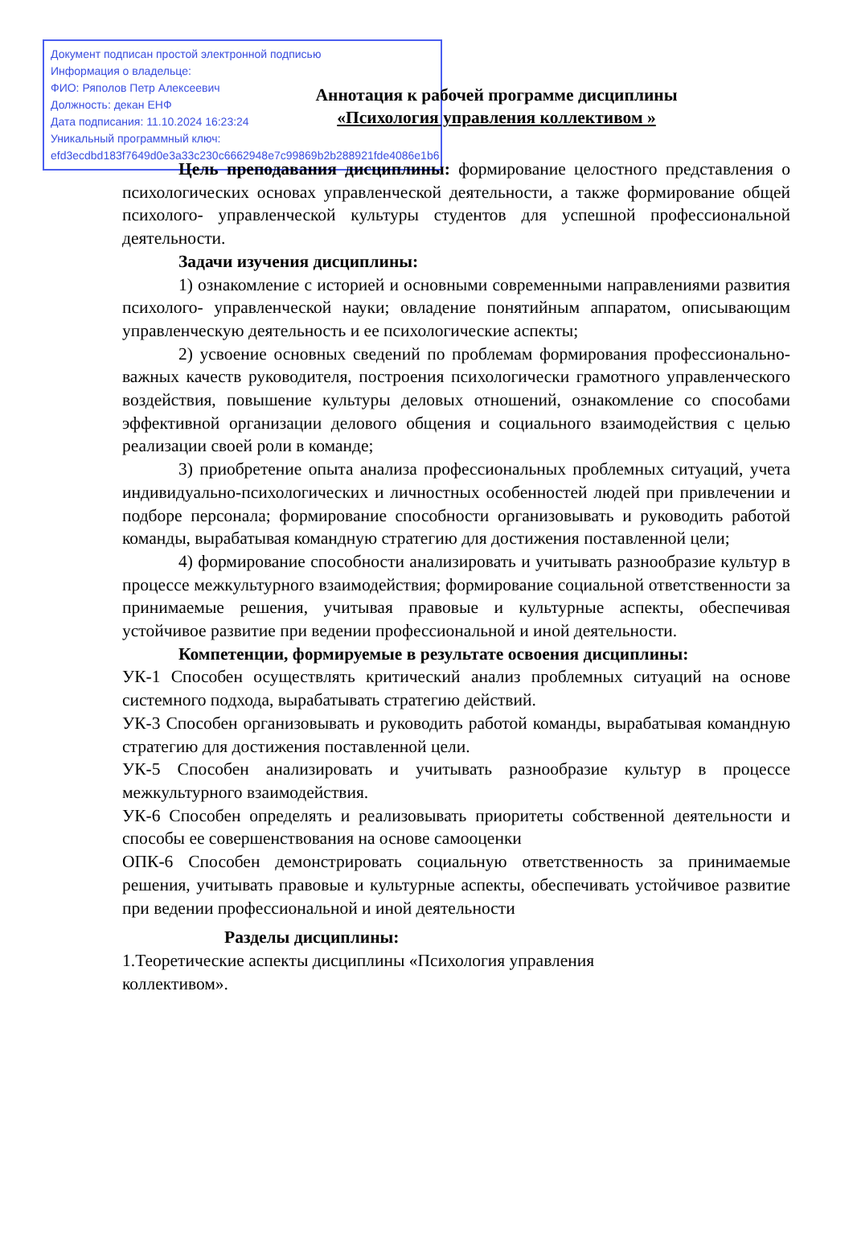Документ подписан простой электронной подписью
Информация о владельце:
ФИО: Ряполов Петр Алексеевич
Должность: декан ЕНФ
Дата подписания: 11.10.2024 16:23:24
Уникальный программный ключ:
efd3ecdbd183f7649d0e3a33c230c6662948e7c99869b2b288921fde4086e1b6
Аннотация к рабочей программе дисциплины
«Психология управления коллективом »
Цель преподавания дисциплины: формирование целостного представления о психологических основах управленческой деятельности, а также формирование общей психолого- управленческой культуры студентов для успешной профессиональной деятельности.
Задачи изучения дисциплины:
1) ознакомление с историей и основными современными направлениями развития психолого- управленческой науки; овладение понятийным аппаратом, описывающим управленческую деятельность и ее психологические аспекты;
2) усвоение основных сведений по проблемам формирования профессионально- важных качеств руководителя, построения психологически грамотного управленческого воздействия, повышение культуры деловых отношений, ознакомление со способами эффективной организации делового общения и социального взаимодействия с целью реализации своей роли в команде;
3) приобретение опыта анализа профессиональных проблемных ситуаций, учета индивидуально-психологических и личностных особенностей людей при привлечении и подборе персонала; формирование способности организовывать и руководить работой команды, вырабатывая командную стратегию для достижения поставленной цели;
4) формирование способности анализировать и учитывать разнообразие культур в процессе межкультурного взаимодействия; формирование социальной ответственности за принимаемые решения, учитывая правовые и культурные аспекты, обеспечивая устойчивое развитие при ведении профессиональной и иной деятельности.
Компетенции, формируемые в результате освоения дисциплины:
УК-1 Способен осуществлять критический анализ проблемных ситуаций на основе системного подхода, вырабатывать стратегию действий.
УК-3 Способен организовывать и руководить работой команды, вырабатывая командную стратегию для достижения поставленной цели.
УК-5 Способен анализировать и учитывать разнообразие культур в процессе межкультурного взаимодействия.
УК-6 Способен определять и реализовывать приоритеты собственной деятельности и способы ее совершенствования на основе самооценки
ОПК-6 Способен демонстрировать социальную ответственность за принимаемые решения, учитывать правовые и культурные аспекты, обеспечивать устойчивое развитие при ведении профессиональной и иной деятельности
Разделы дисциплины:
1.Теоретические аспекты дисциплины «Психология управления
коллективом».